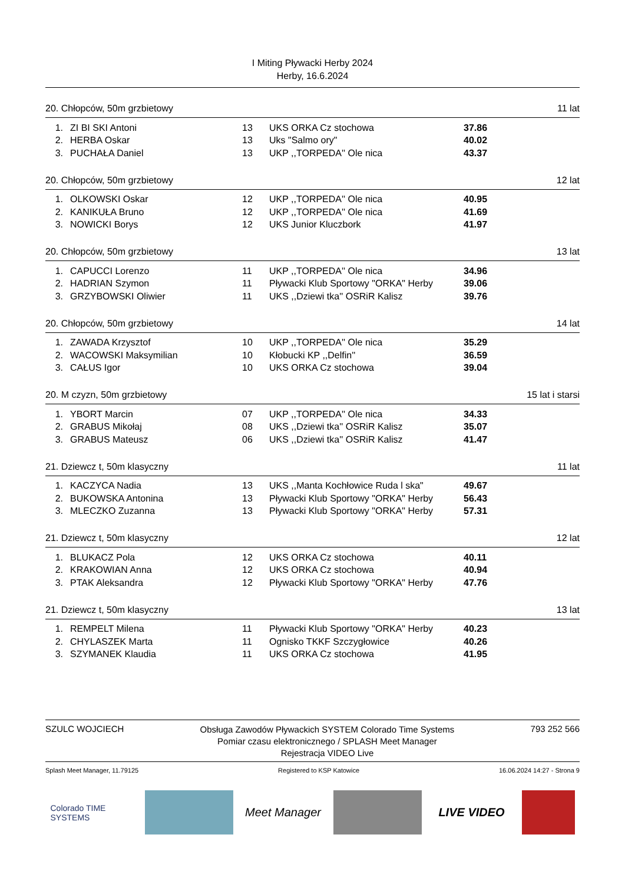I Miting Pływacki Herby 2024
Herby, 16.6.2024
20. Chłopców, 50m grzbietowy 11 lat
| 1. | ZI BI SKI Antoni | 13 | UKS ORKA Cz stochowa | 37.86 |
| 2. | HERBA Oskar | 13 | Uks "Salmo ory" | 40.02 |
| 3. | PUCHAŁA Daniel | 13 | UKP ,,TORPEDA'' Ole nica | 43.37 |
20. Chłopców, 50m grzbietowy 12 lat
| 1. | OLKOWSKI Oskar | 12 | UKP ,,TORPEDA'' Ole nica | 40.95 |
| 2. | KANIKUŁA Bruno | 12 | UKP ,,TORPEDA'' Ole nica | 41.69 |
| 3. | NOWICKI Borys | 12 | UKS Junior Kluczbork | 41.97 |
20. Chłopców, 50m grzbietowy 13 lat
| 1. | CAPUCCI Lorenzo | 11 | UKP ,,TORPEDA'' Ole nica | 34.96 |
| 2. | HADRIAN Szymon | 11 | Pływacki Klub Sportowy "ORKA" Herby | 39.06 |
| 3. | GRZYBOWSKI Oliwier | 11 | UKS ,,Dziewi tka'' OSRiR Kalisz | 39.76 |
20. Chłopców, 50m grzbietowy 14 lat
| 1. | ZAWADA Krzysztof | 10 | UKP ,,TORPEDA'' Ole nica | 35.29 |
| 2. | WACOWSKI Maksymilian | 10 | Kłobucki KP ,,Delfin'' | 36.59 |
| 3. | CAŁUS Igor | 10 | UKS ORKA Cz stochowa | 39.04 |
20. M czyzn, 50m grzbietowy 15 lat i starsi
| 1. | YBORT Marcin | 07 | UKP ,,TORPEDA'' Ole nica | 34.33 |
| 2. | GRABUS Mikołaj | 08 | UKS ,,Dziewi tka'' OSRiR Kalisz | 35.07 |
| 3. | GRABUS Mateusz | 06 | UKS ,,Dziewi tka'' OSRiR Kalisz | 41.47 |
21. Dziewcz t, 50m klasyczny 11 lat
| 1. | KACZYCA Nadia | 13 | UKS ,,Manta Kochłowice Ruda l ska" | 49.67 |
| 2. | BUKOWSKA Antonina | 13 | Pływacki Klub Sportowy "ORKA" Herby | 56.43 |
| 3. | MLECZKO Zuzanna | 13 | Pływacki Klub Sportowy "ORKA" Herby | 57.31 |
21. Dziewcz t, 50m klasyczny 12 lat
| 1. | BLUKACZ Pola | 12 | UKS ORKA Cz stochowa | 40.11 |
| 2. | KRAKOWIAN Anna | 12 | UKS ORKA Cz stochowa | 40.94 |
| 3. | PTAK Aleksandra | 12 | Pływacki Klub Sportowy "ORKA" Herby | 47.76 |
21. Dziewcz t, 50m klasyczny 13 lat
| 1. | REMPELT Milena | 11 | Pływacki Klub Sportowy "ORKA" Herby | 40.23 |
| 2. | CHYLASZEK Marta | 11 | Ognisko TKKF Szczygłowice | 40.26 |
| 3. | SZYMANEK Klaudia | 11 | UKS ORKA Cz stochowa | 41.95 |
SZULC WOJCIECH
Obsługa Zawodów Pływackich SYSTEM Colorado Time Systems
Pomiar czasu elektronicznego / SPLASH Meet Manager
Rejestracja VIDEO Live
793 252 566
Splash Meet Manager, 11.79125 Registered to KSP Katowice 16.06.2024 14:27 - Strona 9
Colorado TIME SYSTEMS
Meet Manager LIVE VIDEO